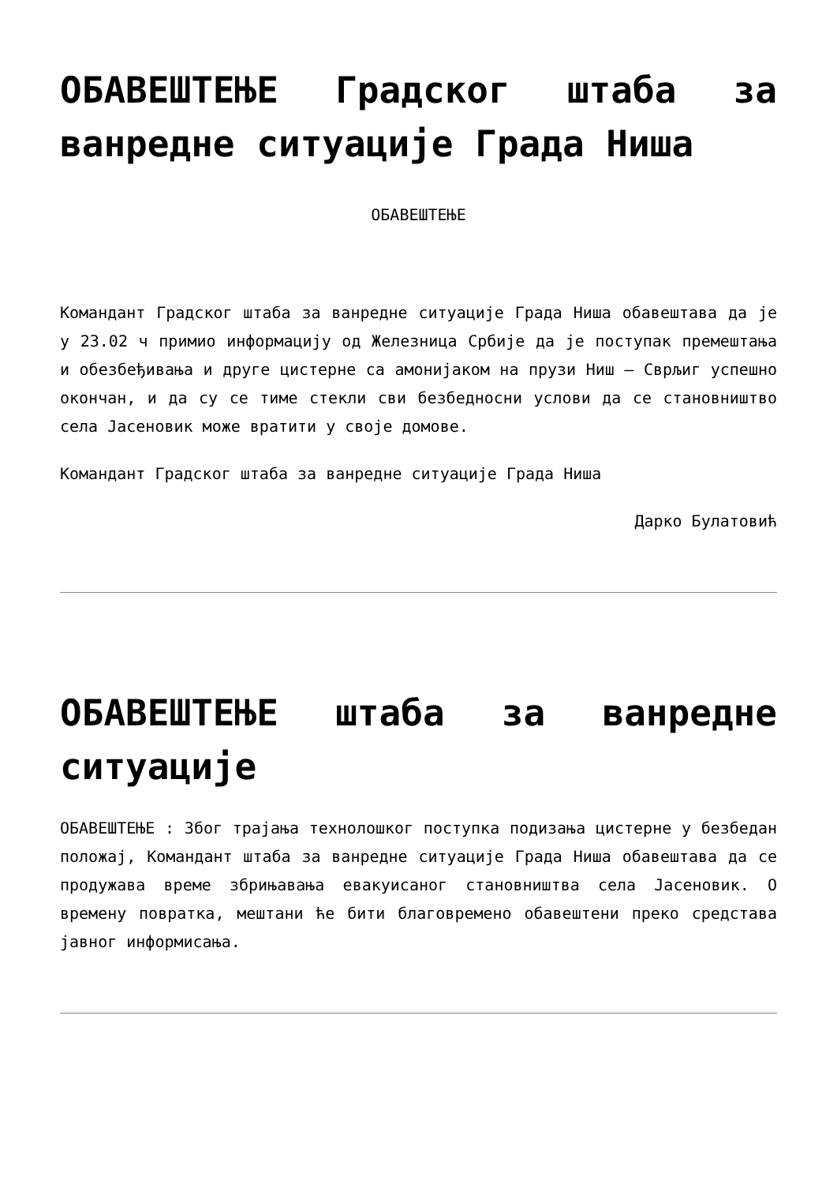ОБАВЕШТЕЊЕ Градског штаба за ванредне ситуације Града Ниша
ОБАВЕШТЕЊЕ
Командант Градског штаба за ванредне ситуације Града Ниша обавештава да је у 23.02 ч примио информацију од Железница Србије да је поступак премештања и обезбеђивања и друге цистерне са амонијаком на прузи Ниш – Сврљиг успешно окончан, и да су се тиме стекли сви безбедносни услови да се становништво села Јасеновик може вратити у своје домове.
Командант Градског штаба за ванредне ситуације Града Ниша
Дарко Булатовић
ОБАВЕШТЕЊЕ штаба за ванредне ситуације
ОБАВЕШТЕЊЕ : Због трајања технолошког поступка подизања цистерне у безбедан положај, Командант штаба за ванредне ситуације Града Ниша обавештава да се продужава време збрињавања евакуисаног становништва села Јасеновик. О времену повратка, мештани ће бити благовремено обавештени преко средстава јавног информисања.